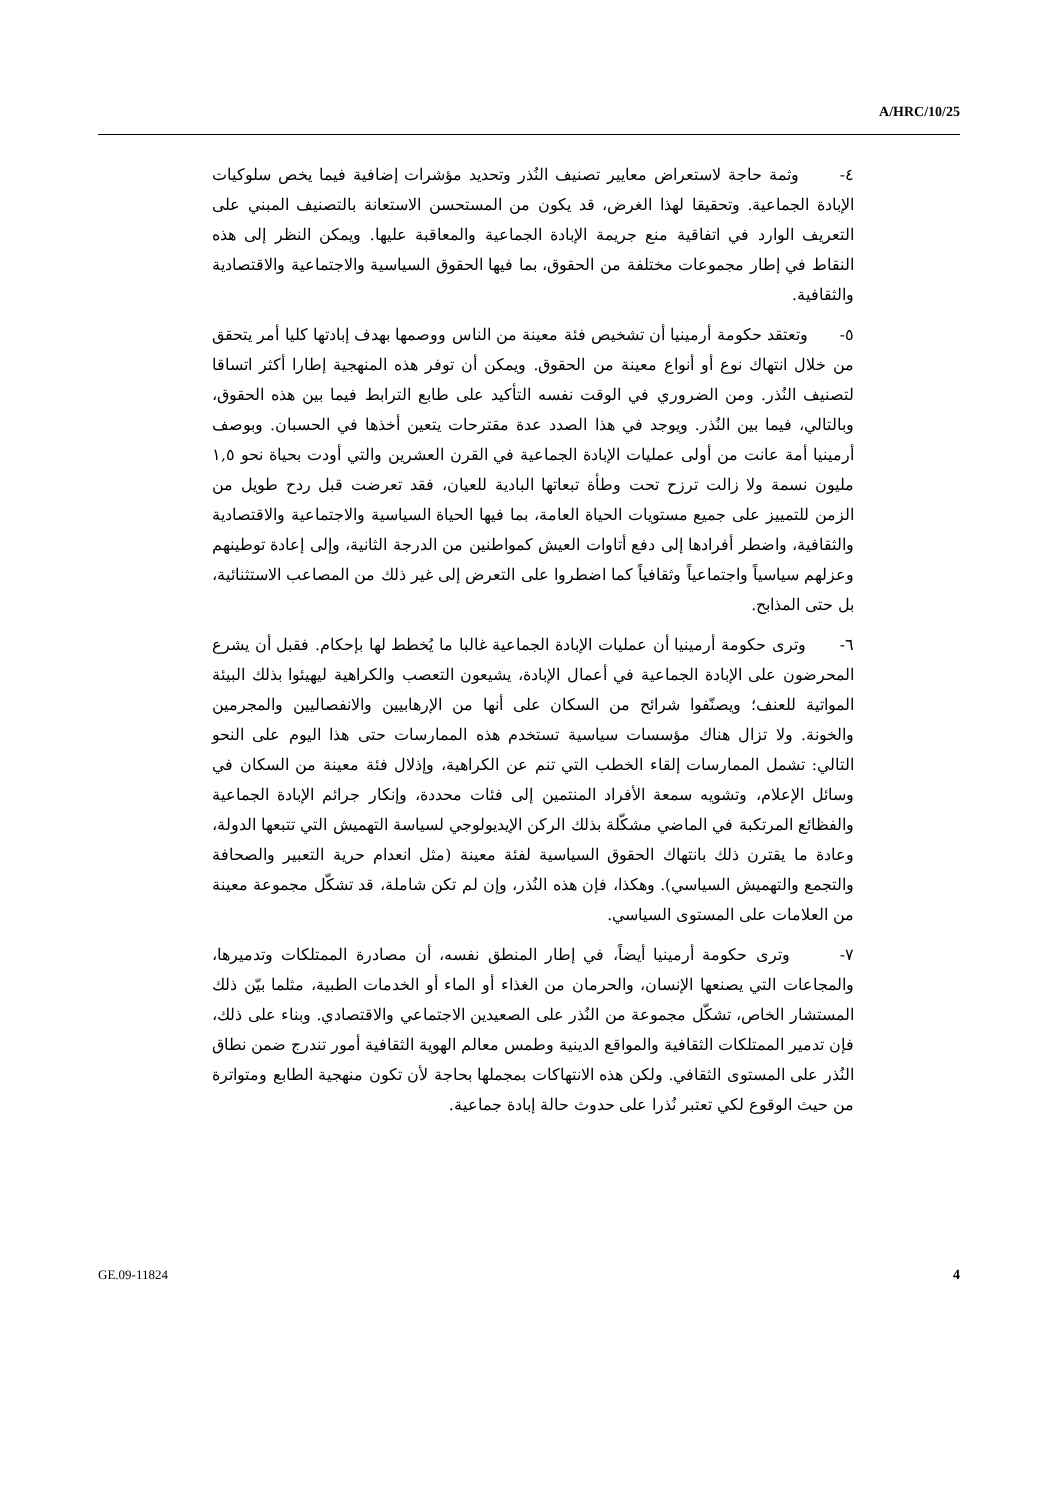A/HRC/10/25
٤- وثمة حاجة لاستعراض معايير تصنيف النُذر وتحديد مؤشرات إضافية فيما يخص سلوكيات الإبادة الجماعية. وتحقيقا لهذا الغرض، قد يكون من المستحسن الاستعانة بالتصنيف المبني على التعريف الوارد في اتفاقية منع جريمة الإبادة الجماعية والمعاقبة عليها. ويمكن النظر إلى هذه النقاط في إطار مجموعات مختلفة من الحقوق، بما فيها الحقوق السياسية والاجتماعية والاقتصادية والثقافية.
٥- وتعتقد حكومة أرمينيا أن تشخيص فئة معينة من الناس ووصمها بهدف إبادتها كليا أمر يتحقق من خلال انتهاك نوع أو أنواع معينة من الحقوق. ويمكن أن توفر هذه المنهجية إطارا أكثر اتساقا لتصنيف النُذر. ومن الضروري في الوقت نفسه التأكيد على طابع الترابط فيما بين هذه الحقوق، وبالتالي، فيما بين النُذر. ويوجد في هذا الصدد عدة مقترحات يتعين أخذها في الحسبان. وبوصف أرمينيا أمة عانت من أولى عمليات الإبادة الجماعية في القرن العشرين والتي أودت بحياة نحو ١,٥ مليون نسمة ولا زالت ترزح تحت وطأة تبعاتها البادية للعيان، فقد تعرضت قبل ردح طويل من الزمن للتمييز على جميع مستويات الحياة العامة، بما فيها الحياة السياسية والاجتماعية والاقتصادية والثقافية، واضطر أفرادها إلى دفع أتاوات العيش كمواطنين من الدرجة الثانية، وإلى إعادة توطينهم وعزلهم سياسياً واجتماعياً وثقافياً كما اضطروا على التعرض إلى غير ذلك من المصاعب الاستثنائية، بل حتى المذابح.
٦- وترى حكومة أرمينيا أن عمليات الإبادة الجماعية غالبا ما يُخطط لها بإحكام. فقبل أن يشرع المحرضون على الإبادة الجماعية في أعمال الإبادة، يشيعون التعصب والكراهية ليهيئوا بذلك البيئة المواتية للعنف؛ ويصنّفوا شرائح من السكان على أنها من الإرهابيين والانفصاليين والمجرمين والخونة. ولا تزال هناك مؤسسات سياسية تستخدم هذه الممارسات حتى هذا اليوم على النحو التالي: تشمل الممارسات إلقاء الخطب التي تنم عن الكراهية، وإذلال فئة معينة من السكان في وسائل الإعلام، وتشويه سمعة الأفراد المنتمين إلى فئات محددة، وإنكار جرائم الإبادة الجماعية والفظائع المرتكبة في الماضي مشكّلة بذلك الركن الإيديولوجي لسياسة التهميش التي تتبعها الدولة، وعادة ما يقترن ذلك بانتهاك الحقوق السياسية لفئة معينة (مثل انعدام حرية التعبير والصحافة والتجمع والتهميش السياسي). وهكذا، فإن هذه النُذر، وإن لم تكن شاملة، قد تشكّل مجموعة معينة من العلامات على المستوى السياسي.
٧- وترى حكومة أرمينيا أيضاً، في إطار المنطق نفسه، أن مصادرة الممتلكات وتدميرها، والمجاعات التي يصنعها الإنسان، والحرمان من الغذاء أو الماء أو الخدمات الطبية، مثلما بيّن ذلك المستشار الخاص، تشكّل مجموعة من النُذر على الصعيدين الاجتماعي والاقتصادي. وبناء على ذلك، فإن تدمير الممتلكات الثقافية والمواقع الدينية وطمس معالم الهوية الثقافية أمور تندرج ضمن نطاق النُذر على المستوى الثقافي. ولكن هذه الانتهاكات بمجملها بحاجة لأن تكون منهجية الطابع ومتواترة من حيث الوقوع لكي تعتبر نُذرا على حدوث حالة إبادة جماعية.
GE.09-11824 4